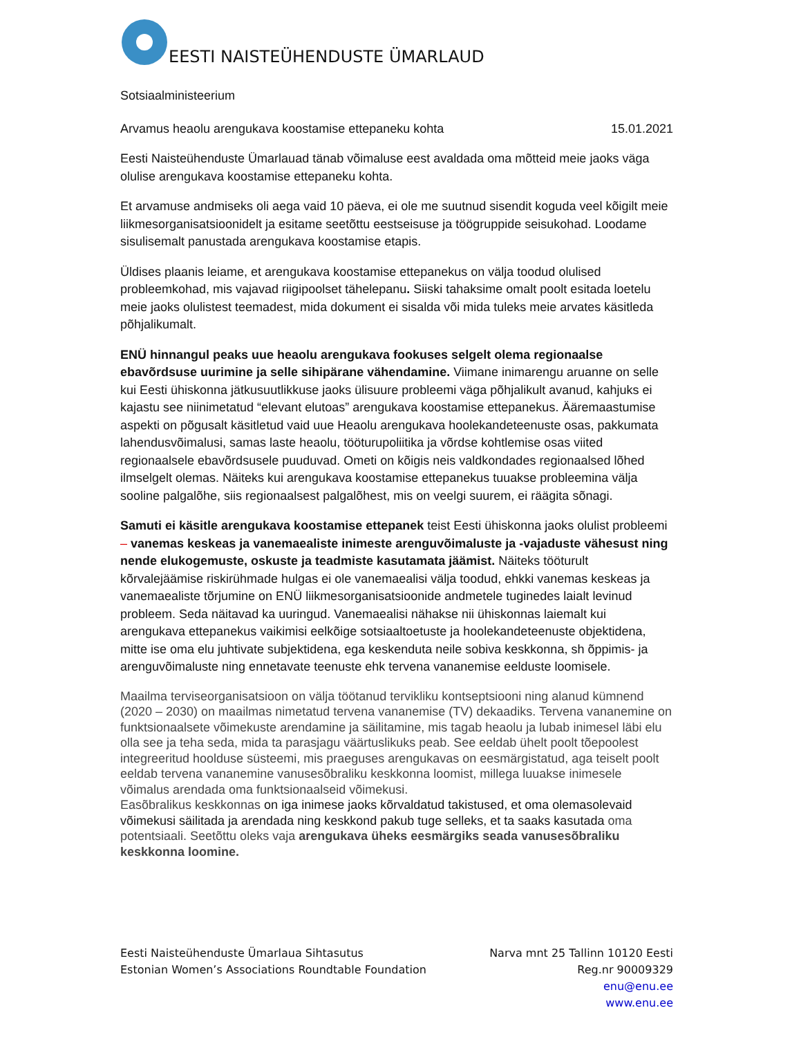EESTI NAISTEÜHENDUSTE ÜMARLAUD
Sotsiaalministeerium
Arvamus heaolu arengukava koostamise ettepaneku kohta 15.01.2021
Eesti Naisteühenduste Ümarlauad tänab võimaluse eest avaldada oma mõtteid meie jaoks väga olulise arengukava koostamise ettepaneku kohta.
Et arvamuse andmiseks oli aega vaid 10 päeva, ei ole me suutnud sisendit koguda veel kõigilt meie liikmesorganisatsioonidelt ja esitame seetõttu eestseisuse ja töögruppide seisukohad. Loodame sisulisemalt panustada arengukava koostamise etapis.
Üldises plaanis leiame, et arengukava koostamise ettepanekus on välja toodud olulised probleemkohad, mis vajavad riigipoolset tähelepanu. Siiski tahaksime omalt poolt esitada loetelu meie jaoks olulistest teemadest, mida dokument ei sisalda või mida tuleks meie arvates käsitleda põhjalikumalt.
ENÜ hinnangul peaks uue heaolu arengukava fookuses selgelt olema regionaalse ebavõrdsuse uurimine ja selle sihipärane vähendamine. Viimane inimarengu aruanne on selle kui Eesti ühiskonna jätkusuutlikkuse jaoks ülisuure probleemi väga põhjalikult avanud, kahjuks ei kajastu see niinimetatud “elevant elutoas” arengukava koostamise ettepanekus. Ääremaastumise aspekti on põgusalt käsitletud vaid uue Heaolu arengukava hoolekandeteenuste osas, pakkumata lahendusvõimalusi, samas laste heaolu, tööturupoliitika ja võrdse kohtlemise osas viited regionaalsele ebavõrdsusele puuduvad. Ometi on kõigis neis valdkondades regionaalsed lõhed ilmselgelt olemas. Näiteks kui arengukava koostamise ettepanekus tuuakse probleemina välja sooline palgalõhe, siis regionaalsest palgalõhest, mis on veelgi suurem, ei räägita sõnagi.
Samuti ei käsitle arengukava koostamise ettepanek teist Eesti ühiskonna jaoks olulist probleemi – vanemas keskeas ja vanemaealiste inimeste arenguvõimaluste ja -vajaduste vähesust ning nende elukogemuste, oskuste ja teadmiste kasutamata jäämist. Näiteks tööturult kõrvalejäämise riskirühmade hulgas ei ole vanemaealisi välja toodud, ehkki vanemas keskeas ja vanemaealiste tõrjumine on ENÜ liikmesorganisatsioonide andmetele tuginedes laialt levinud probleem. Seda näitavad ka uuringud. Vanemaealisi nähakse nii ühiskonnas laiemalt kui arengukava ettepanekus vaikimisi eelkõige sotsiaaltoetuste ja hoolekandeteenuste objektidena, mitte ise oma elu juhtivate subjektidena, ega keskenduta neile sobiva keskkonna, sh õppimis- ja arenguvõimaluste ning ennetavate teenuste ehk tervena vananemise eelduste loomisele.
Maailma terviseorganisatsioon on välja töötanud tervikliku kontseptsiooni ning alanud kümnend (2020 – 2030) on maailmas nimetatud tervena vananemise (TV) dekaadiks. Tervena vananemine on funktsionaalsete võimekuste arendamine ja säilitamine, mis tagab heaolu ja lubab inimesel läbi elu olla see ja teha seda, mida ta parasjagu väärtuslikuks peab. See eeldab ühelt poolt tõepoolest integreeritud hoolduse süsteemi, mis praeguses arengukavas on eesmärgistatud, aga teiselt poolt eeldab tervena vananemine vanusesõbraliku keskkonna loomist, millega luuakse inimesele võimalus arendada oma funktsionaalseid võimekusi.
Easõbralikus keskkonnas on iga inimese jaoks kõrvaldatud takistused, et oma olemasolevaid võimekusi säilitada ja arendada ning keskkond pakub tuge selleks, et ta saaks kasutada oma potentsiaali. Seetõttu oleks vaja arengukava üheks eesmärgiks seada vanusesõbraliku keskkonna loomine.
Eesti Naisteühenduste Ümarlaua Sihtasutus
Estonian Women’s Associations Roundtable Foundation
Narva mnt 25 Tallinn 10120 Eesti
Reg.nr 90009329
enu@enu.ee
www.enu.ee